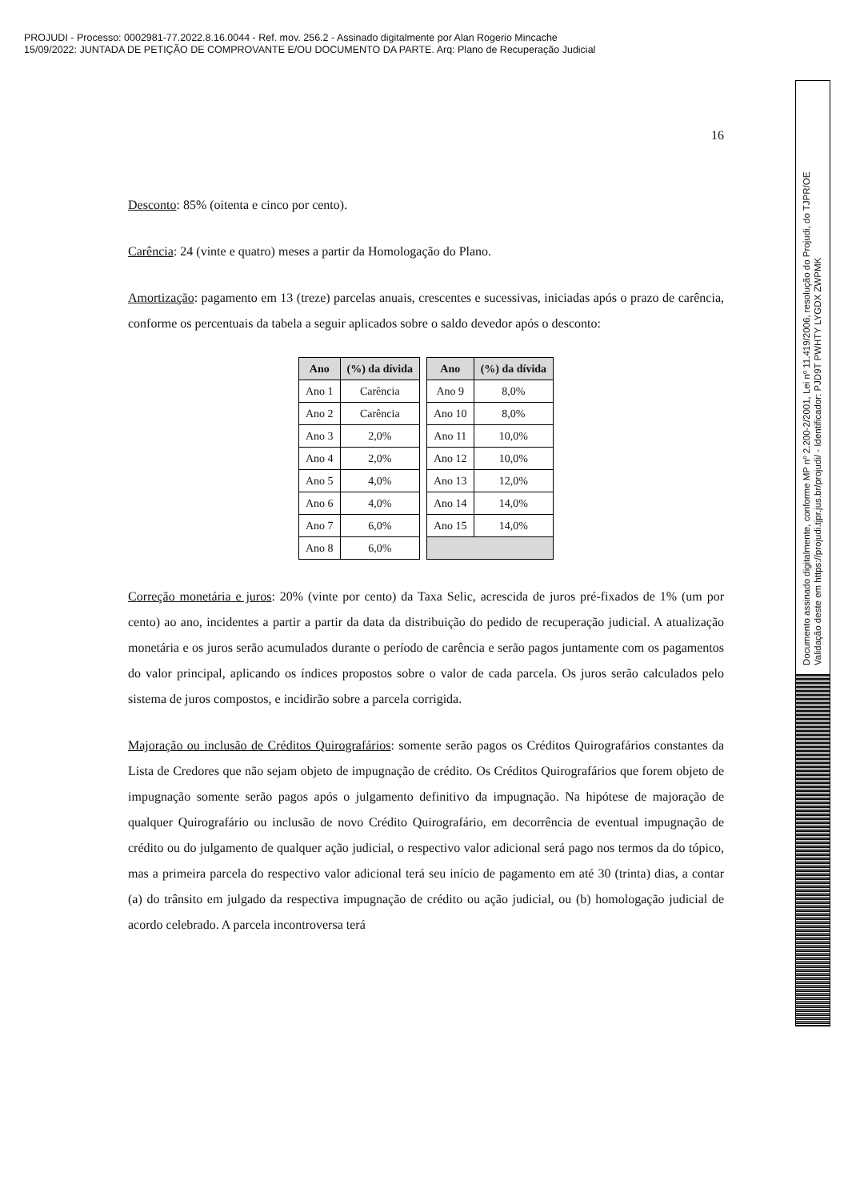PROJUDI - Processo: 0002981-77.2022.8.16.0044 - Ref. mov. 256.2 - Assinado digitalmente por Alan Rogerio Mincache
15/09/2022: JUNTADA DE PETIÇÃO DE COMPROVANTE E/OU DOCUMENTO DA PARTE. Arq: Plano de Recuperação Judicial
16
Desconto: 85% (oitenta e cinco por cento).
Carência: 24 (vinte e quatro) meses a partir da Homologação do Plano.
Amortização: pagamento em 13 (treze) parcelas anuais, crescentes e sucessivas, iniciadas após o prazo de carência, conforme os percentuais da tabela a seguir aplicados sobre o saldo devedor após o desconto:
| Ano | (%) da dívida | | Ano | (%) da dívida |
| Ano 1 | Carência | | Ano 9 | 8,0% |
| Ano 2 | Carência | | Ano 10 | 8,0% |
| Ano 3 | 2,0% | | Ano 11 | 10,0% |
| Ano 4 | 2,0% | | Ano 12 | 10,0% |
| Ano 5 | 4,0% | | Ano 13 | 12,0% |
| Ano 6 | 4,0% | | Ano 14 | 14,0% |
| Ano 7 | 6,0% | | Ano 15 | 14,0% |
| Ano 8 | 6,0% | | | |
Correção monetária e juros: 20% (vinte por cento) da Taxa Selic, acrescida de juros pré-fixados de 1% (um por cento) ao ano, incidentes a partir a partir da data da distribuição do pedido de recuperação judicial. A atualização monetária e os juros serão acumulados durante o período de carência e serão pagos juntamente com os pagamentos do valor principal, aplicando os índices propostos sobre o valor de cada parcela. Os juros serão calculados pelo sistema de juros compostos, e incidirão sobre a parcela corrigida.
Majoração ou inclusão de Créditos Quirografários: somente serão pagos os Créditos Quirografários constantes da Lista de Credores que não sejam objeto de impugnação de crédito. Os Créditos Quirografários que forem objeto de impugnação somente serão pagos após o julgamento definitivo da impugnação. Na hipótese de majoração de qualquer Quirografário ou inclusão de novo Crédito Quirografário, em decorrência de eventual impugnação de crédito ou do julgamento de qualquer ação judicial, o respectivo valor adicional será pago nos termos da do tópico, mas a primeira parcela do respectivo valor adicional terá seu início de pagamento em até 30 (trinta) dias, a contar (a) do trânsito em julgado da respectiva impugnação de crédito ou ação judicial, ou (b) homologação judicial de acordo celebrado. A parcela incontroversa terá
Documento assinado digitalmente, conforme MP nº 2.200-2/2001, Lei nº 11.419/2006, resolução do Projudi, do TJPR/OE
Validação deste em https://projudi.tjpr.jus.br/projudi/ - Identificador: PJD9T PWHTY LYGDX ZWPMK